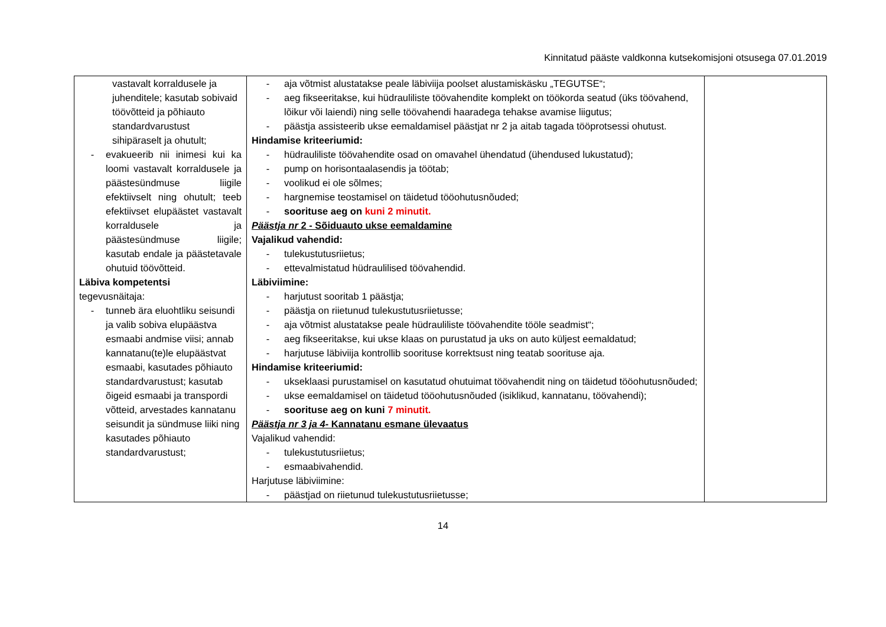Kinnitatud pääste valdkonna kutsekomisjoni otsusega 07.01.2019
| vastavalt korraldusele ja juhenditele; kasutab sobivaid töövõtteid ja põhiauto standardvarustust sihipäraselt ja ohutult; - evakueerib nii inimesi kui ka loomi vastavalt korraldusele ja päästesündmuse liigile efektiivselt ning ohutult; teeb efektiivset elupäästet vastavalt korraldusele ja päästesündmuse liigile; kasutab endale ja päästetavale ohutuid töövõtteid. Läbiva kompetentsi tegevusnäitaja: - tunneb ära eluohtliku seisundi ja valib sobiva elupäästva esmaabi andmise viisi; annab kannatanu(te)le elupäästvat esmaabi, kasutades põhiauto standardvarustust; kasutab õigeid esmaabi ja transpordi võtteid, arvestades kannatanu seisundit ja sündmuse liiki ning kasutades põhiauto standardvarustust; | - aja võtmist alustatakse peale läbiviija poolset alustamiskäsku „TEGUTSE“; - aeg fikseeritakse, kui hüdrauliliste töövahendite komplekt on töökorda seatud (üks töövahend, lõikur või laiendi) ning selle töövahendi haaradega tehakse avamise liigutus; - päästja assisteerib ukse eemaldamisel päästjat nr 2 ja aitab tagada tööprotsessi ohutust. Hindamise kriteeriumid: - hüdrauliliste töövahendite osad on omavahel ühendatud (ühendused lukustatud); - pump on horisontaalasendis ja töötab; - voolikud ei ole sõlmes; - hargnemise teostamisel on täidetud tööohutusnõuded; - soorituse aeg on kuni 2 minutit. Päästja nr 2 - Sõiduauto ukse eemaldamine Vajalikud vahendid: - tulekustutusriietus; - ettevalmistatud hüdraulilised töövahendid. Läbiviimine: - harjutust sooritab 1 päästja; - päästja on riietunud tulekustutusriietusse; - aja võtmist alustatakse peale hüdrauliliste töövahendite tööle seadmist“; - aeg fikseeritakse, kui ukse klaas on purustatud ja uks on auto küljest eemaldatud; - harjutuse läbiviija kontrollib soorituse korrektsust ning teatab soorituse aja. Hindamise kriteeriumid: - ukseklaasi purustamisel on kasutatud ohutuimat töövahendit ning on täidetud tööohutusnõuded; - ukse eemaldamisel on täidetud tööohutusnõuded (isiklikud, kannatanu, töövahendi); - soorituse aeg on kuni 7 minutit. Päästja nr 3 ja 4 - Kannatanu esmane ülevaatus Vajalikud vahendid: - tulekustutusriietus; - esmaabivahendid. Harjutuse läbiviimine: - päästjad on riietunud tulekustutusriietusse; | |
14